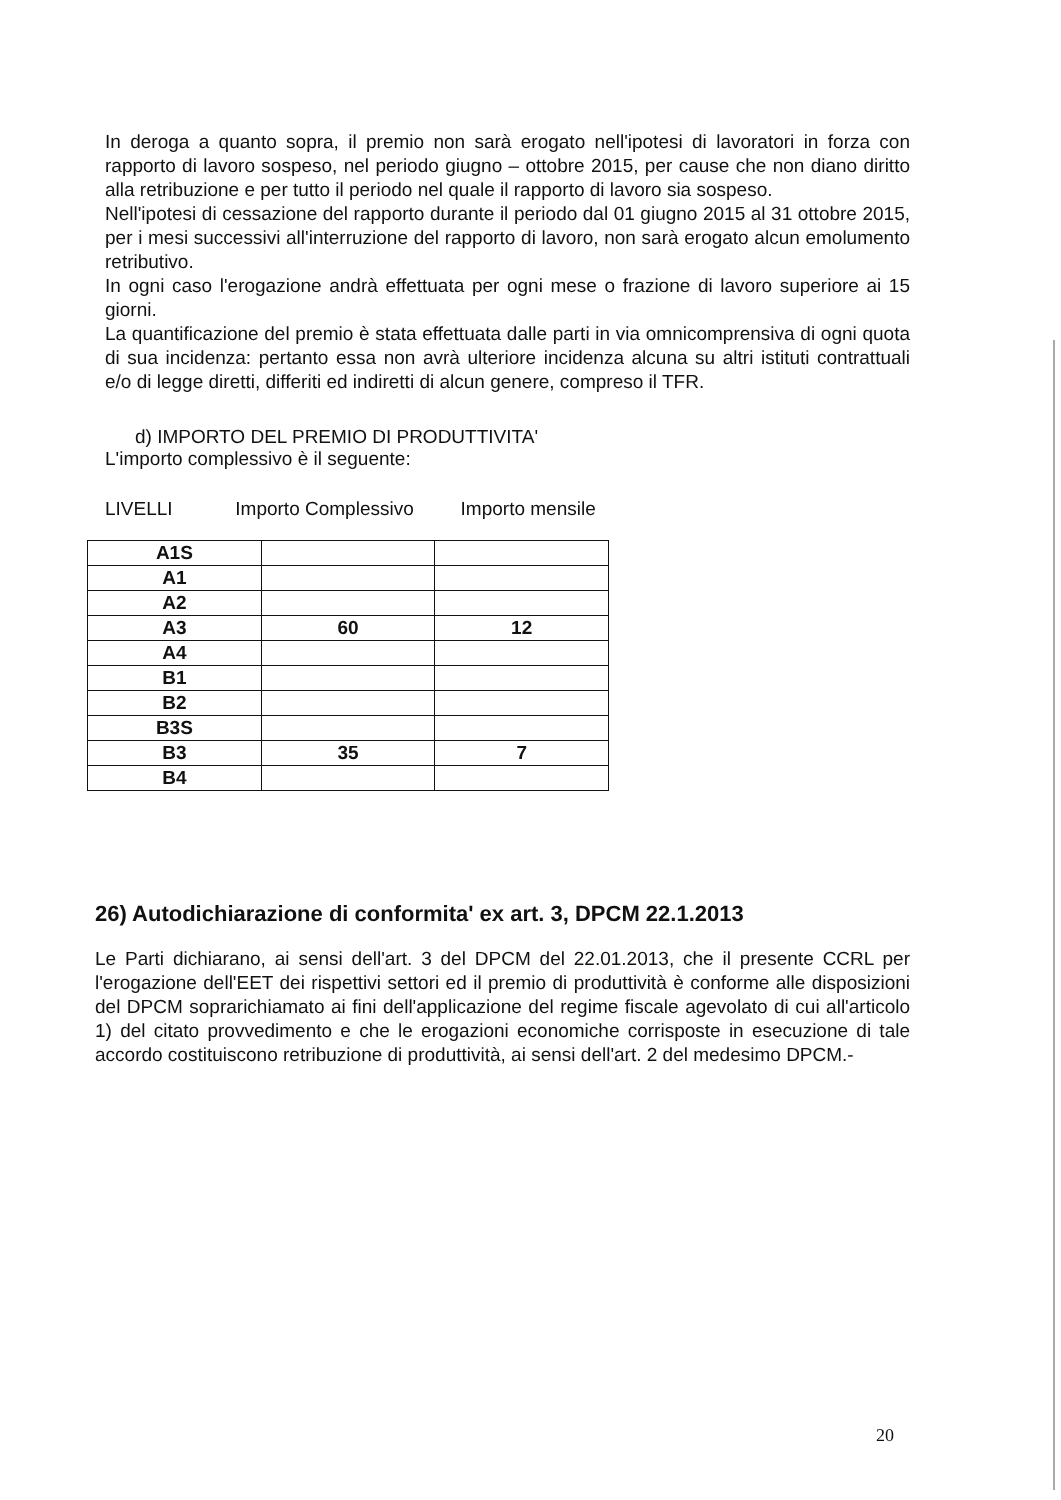In deroga a quanto sopra, il premio non sarà erogato nell'ipotesi di lavoratori in forza con rapporto di lavoro sospeso, nel periodo giugno – ottobre 2015, per cause che non diano diritto alla retribuzione e per tutto il periodo nel quale il rapporto di lavoro sia sospeso.
Nell'ipotesi di cessazione del rapporto durante il periodo dal 01 giugno 2015 al 31 ottobre 2015, per i mesi successivi all'interruzione del rapporto di lavoro, non sarà erogato alcun emolumento retributivo.
In ogni caso l'erogazione andrà effettuata per ogni mese o frazione di lavoro superiore ai 15 giorni.
La quantificazione del premio è stata effettuata dalle parti in via omnicomprensiva di ogni quota di sua incidenza: pertanto essa non avrà ulteriore incidenza alcuna su altri istituti contrattuali e/o di legge diretti, differiti ed indiretti di alcun genere, compreso il TFR.
d) IMPORTO DEL PREMIO DI PRODUTTIVITA'
L'importo complessivo è il seguente:
LIVELLI Importo Complessivo Importo mensile
| A1S | | |
| A1 | | |
| A2 | | |
| A3 | 60 | 12 |
| A4 | | |
| B1 | | |
| B2 | | |
| B3S | | |
| B3 | 35 | 7 |
| B4 | | |
26) Autodichiarazione di conformita' ex art. 3, DPCM 22.1.2013
Le Parti dichiarano, ai sensi dell'art. 3 del DPCM del 22.01.2013, che il presente CCRL per l'erogazione dell'EET dei rispettivi settori ed il premio di produttività è conforme alle disposizioni del DPCM soprarichiamato ai fini dell'applicazione del regime fiscale agevolato di cui all'articolo 1) del citato provvedimento e che le erogazioni economiche corrisposte in esecuzione di tale accordo costituiscono retribuzione di produttività, ai sensi dell'art. 2 del medesimo DPCM.-
20